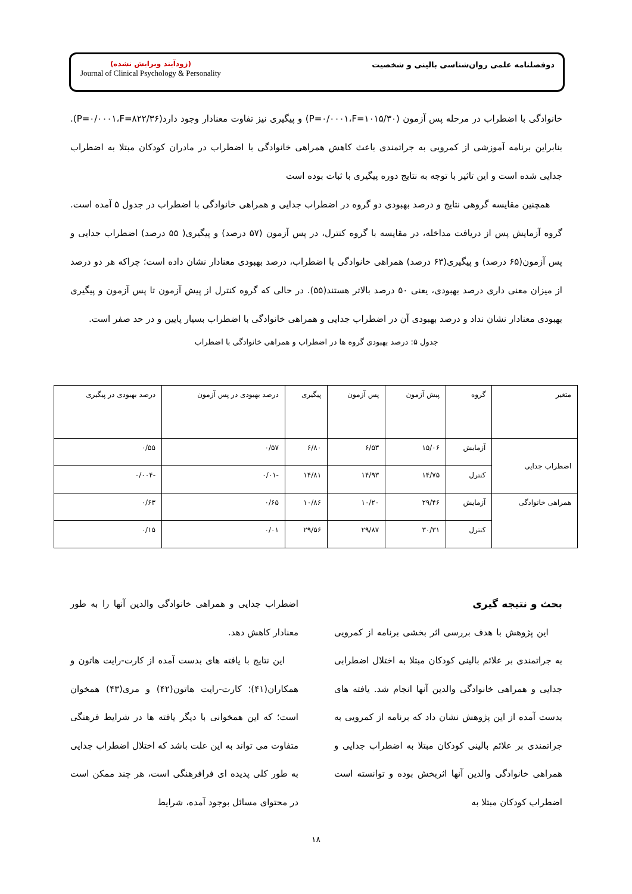دوفصلنامه علمی روان‌شناسی بالینی و شخصیت
(زودآیند ویرایش نشده)
Journal of Clinical Psychology & Personality
خانوادگی با اضطراب در مرحله پس آزمون (P=۰/۰۰۰۱،F=۱۰۱۵/۳۰) و پیگیری نیز تفاوت معنادار وجود دارد(P=۰/۰۰۰۱،F=۸۲۲/۳۶). بنابراین برنامه آموزشی از کمرویی به جراتمندی باعث کاهش همراهی خانوادگی با اضطراب در مادران کودکان مبتلا به اضطراب جدایی شده است و این تاثیر با توجه به نتایج دوره پیگیری با ثبات بوده است
همچنین مقایسه گروهی نتایج و درصد بهبودی دو گروه در اضطراب جدایی و همراهی خانوادگی با اضطراب در جدول ۵ آمده است. گروه آزمایش پس از دریافت مداخله، در مقایسه با گروه کنترل، در پس آزمون (۵۷ درصد) و پیگیری( ۵۵ درصد) اضطراب جدایی و پس آزمون(۶۵ درصد) و پیگیری(۶۳ درصد) همراهی خانوادگی با اضطراب، درصد بهبودی معنادار نشان داده است؛ چراکه هر دو درصد از میزان معنی داری درصد بهبودی، یعنی ۵۰ درصد بالاتر هستند(۵۵). در حالی که گروه کنترل از پیش آزمون تا پس آزمون و پیگیری بهبودی معنادار نشان نداد و درصد بهبودی آن در اضطراب جدایی و همراهی خانوادگی با اضطراب بسیار پایین و در حد صفر است.
جدول ۵: درصد بهبودی گروه ها در اضطراب و همراهی خانوادگی با اضطراب
| متغیر | گروه | پیش آزمون | پس آزمون | پیگیری | درصد بهبودی در پس آزمون | درصد بهبودی در پیگیری |
| --- | --- | --- | --- | --- | --- | --- |
| اضطراب جدایی | آزمایش | ۱۵/۰۶ | ۶/۵۳ | ۶/۸۰ | ۰/۵۷ | ۰/۵۵ |
| | کنترل | ۱۴/۷۵ | ۱۴/۹۳ | ۱۴/۸۱ | -۰/۰۱ | -۰/۰۰۴ |
| همراهی خانوادگی | آزمایش | ۲۹/۴۶ | ۱۰/۲۰ | ۱۰/۸۶ | ۰/۶۵ | ۰/۶۳ |
| | کنترل | ۳۰/۳۱ | ۲۹/۸۷ | ۲۹/۵۶ | ۰/۰۱ | ۰/۱۵ |
بحث و نتیجه گیری
این پژوهش با هدف بررسی اثر بخشی برنامه از کمرویی به جراتمندی بر علائم بالینی کودکان مبتلا به اختلال اضطرابی جدایی و همراهی خانوادگی والدین آنها انجام شد. یافته های بدست آمده از این پژوهش نشان داد که برنامه از کمرویی به جراتمندی بر علائم بالینی کودکان مبتلا به اضطراب جدایی و همراهی خانوادگی والدین آنها اثربخش بوده و توانسته است اضطراب کودکان مبتلا به
اضطراب جدایی و همراهی خانوادگی والدین آنها را به طور معنادار کاهش دهد.
این نتایج با یافته های بدست آمده از کارت-رایت هاتون و همکاران(۴۱)؛ کارت-رایت هاتون(۴۲) و مری(۴۳) همخوان است؛ که این همخوانی با دیگر یافته ها در شرایط فرهنگی متفاوت می تواند به این علت باشد که اختلال اضطراب جدایی به طور کلی پدیده ای فرافرهنگی است، هر چند ممکن است در محتوای مسائل بوجود آمده، شرایط
۱۸